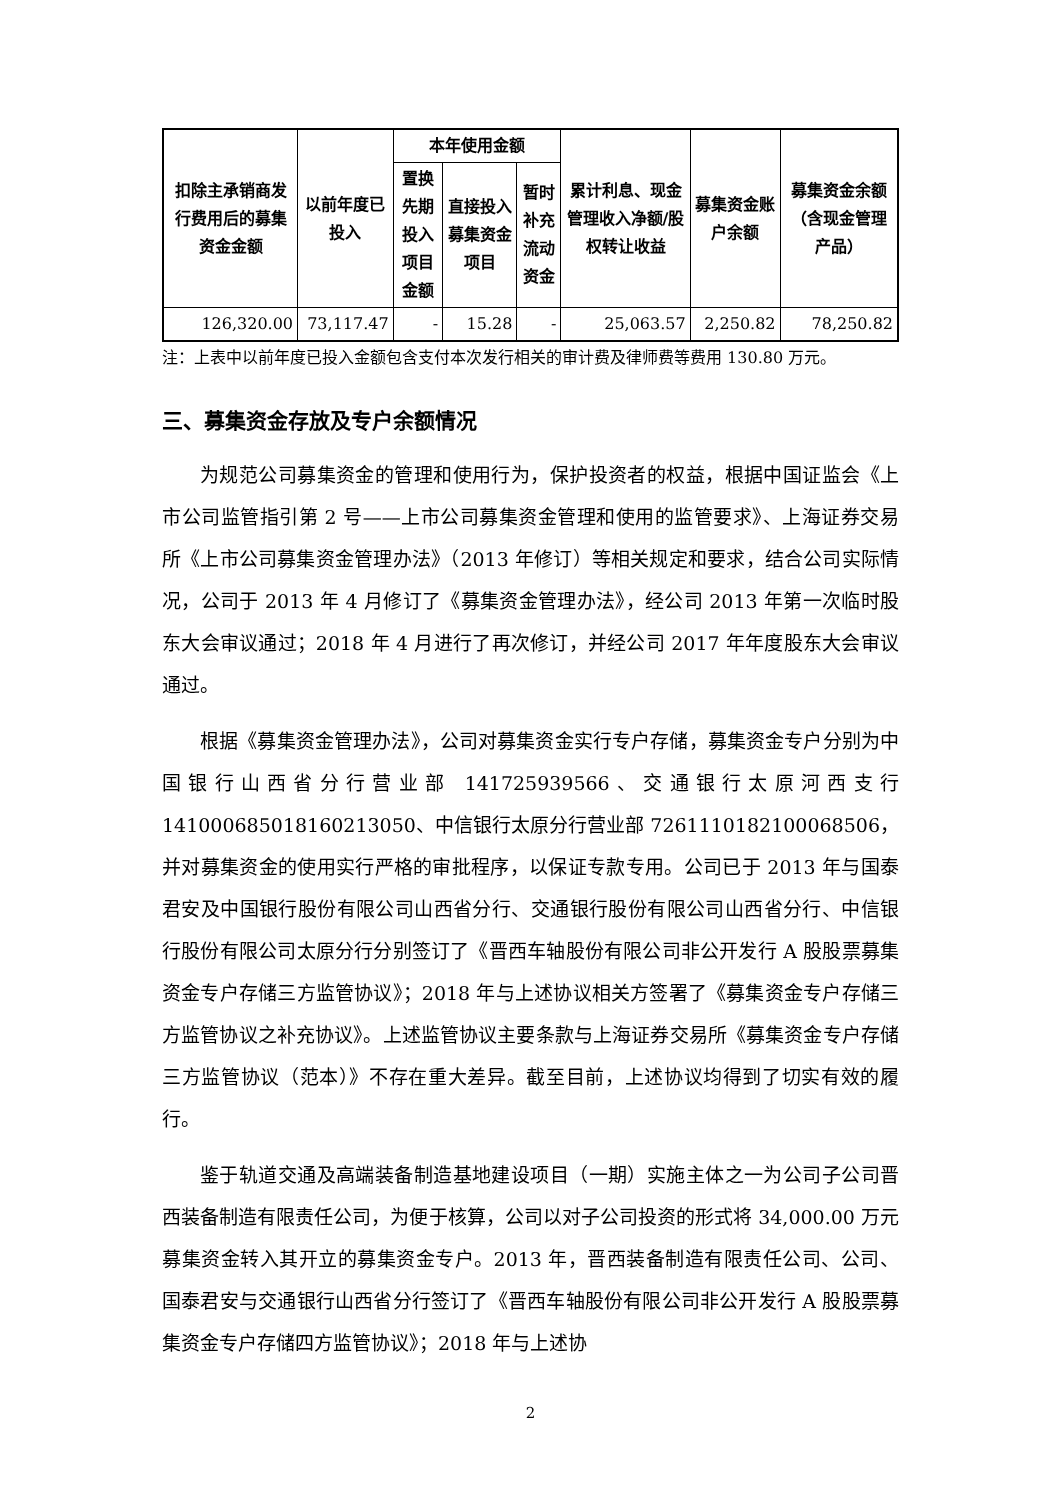| 扣除主承销商发行费用后的募集资金金额 | 以前年度已投入 | 本年使用金额 | | | 累计利息、现金管理收入净额/股权转让收益 | 募集资金账户余额 | 募集资金余额（含现金管理产品） |
| --- | --- | --- | --- | --- | --- | --- | --- |
| | | 置换先期投入项目金额 | 直接投入募集资金项目 | 暂时补充流动资金 | | | |
| 126,320.00 | 73,117.47 | - | 15.28 | - | 25,063.57 | 2,250.82 | 78,250.82 |
注：上表中以前年度已投入金额包含支付本次发行相关的审计费及律师费等费用 130.80 万元。
三、募集资金存放及专户余额情况
为规范公司募集资金的管理和使用行为，保护投资者的权益，根据中国证监会《上市公司监管指引第 2 号——上市公司募集资金管理和使用的监管要求》、上海证券交易所《上市公司募集资金管理办法》（2013 年修订）等相关规定和要求，结合公司实际情况，公司于 2013 年 4 月修订了《募集资金管理办法》，经公司 2013 年第一次临时股东大会审议通过；2018 年 4 月进行了再次修订，并经公司 2017 年年度股东大会审议通过。
根据《募集资金管理办法》，公司对募集资金实行专户存储，募集资金专户分别为中国银行山西省分行营业部 141725939566、交通银行太原河西支行 141000685018160213050、中信银行太原分行营业部 7261110182100068506，并对募集资金的使用实行严格的审批程序，以保证专款专用。公司已于 2013 年与国泰君安及中国银行股份有限公司山西省分行、交通银行股份有限公司山西省分行、中信银行股份有限公司太原分行分别签订了《晋西车轴股份有限公司非公开发行 A 股股票募集资金专户存储三方监管协议》；2018 年与上述协议相关方签署了《募集资金专户存储三方监管协议之补充协议》。上述监管协议主要条款与上海证券交易所《募集资金专户存储三方监管协议（范本）》不存在重大差异。截至目前，上述协议均得到了切实有效的履行。
鉴于轨道交通及高端装备制造基地建设项目（一期）实施主体之一为公司子公司晋西装备制造有限责任公司，为便于核算，公司以对子公司投资的形式将 34,000.00 万元募集资金转入其开立的募集资金专户。2013 年，晋西装备制造有限责任公司、公司、国泰君安与交通银行山西省分行签订了《晋西车轴股份有限公司非公开发行 A 股股票募集资金专户存储四方监管协议》；2018 年与上述协
2